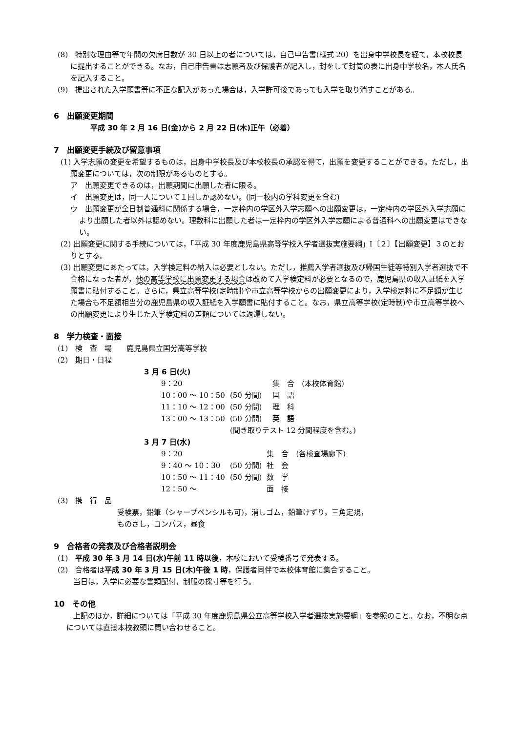(8)　特別な理由等で年間の欠席日数が 30 日以上の者については，自己申告書(様式 20）を出身中学校長を経て，本校校長に提出することができる。なお，自己申告書は志願者及び保護者が記入し，封をして封筒の表に出身中学校名，本人氏名を記入すること。
(9)　提出された入学願書等に不正な記入があった場合は，入学許可後であっても入学を取り消すことがある。
6　出願変更期間
平成 30 年 2 月 16 日(金)から 2 月 22 日(木)正午（必着）
7　出願変更手続及び留意事項
(1) 入学志願の変更を希望するものは，出身中学校長及び本校校長の承認を得て，出願を変更することができる。ただし，出願変更については，次の制限があるものとする。
ア　出願変更できるのは，出願期間に出願した者に限る。
イ　出願変更は，同一人について１回しか認めない。(同一校内の学科変更を含む)
ウ　出願変更が全日制普通科に関係する場合，一定枠内の学区外入学志願への出願変更は，一定枠内の学区外入学志願により出願した者以外は認めない。理数科に出願した者は一定枠内の学区外入学志願による普通科への出願変更はできない。
(2) 出願変更に関する手続については，「平成 30 年度鹿児島県高等学校入学者選抜実施要綱」Ⅰ〔２〕【出願変更】３のとおりとする。
(3) 出願変更にあたっては，入学検定料の納入は必要としない。ただし，推薦入学者選抜及び帰国生徒等特別入学者選抜で不合格になった者が，他の高等学校に出願変更する場合は改めて入学検定料が必要となるので，鹿児島県の収入証紙を入学願書に貼付すること。さらに，県立高等学校(定時制)や市立高等学校からの出願変更により，入学検定料に不足額が生じた場合も不足額相当分の鹿児島県の収入証紙を入学願書に貼付すること。なお，県立高等学校(定時制)や市立高等学校への出願変更により生じた入学検定料の差額については返還しない。
8　学力検査・面接
(1)　検　査　場　　鹿児島県立国分高等学校
(2)　期日・日程
3 月 6 日(火)
| 9：20 | | 集 合 (本校体育館) |
| 10：00 ～ 10：50 | (50 分間) | 国 語 |
| 11：10 ～ 12：00 | (50 分間) | 理 科 |
| 13：00 ～ 13：50 | (50 分間) | 英 語 |
| | (聞き取りテスト 12 分間程度を含む。) | |
3 月 7 日(水)
| 9：20 | | 集 合 (各検査場廊下) |
| 9：40 ～ 10：30 | (50 分間) | 社 会 |
| 10：50 ～ 11：40 | (50 分間) | 数 学 |
| 12：50 ～ | | 面 接 |
(3)　携　行　品
受検票，鉛筆（シャープペンシルも可)，消しゴム，鉛筆けずり，三角定規，
ものさし，コンパス，昼食
9　合格者の発表及び合格者説明会
(1)　平成 30 年 3 月 14 日(水)午前 11 時以後，本校において受検番号で発表する。
(2)　合格者は平成 30 年 3 月 15 日(木)午後 1 時，保護者同伴で本校体育館に集合すること。
当日は，入学に必要な書類配付，制服の採寸等を行う。
10　その他
上記のほか，詳細については「平成 30 年度鹿児島県公立高等学校入学者選抜実施要綱」を参照のこと。なお，不明な点については直接本校教頭に問い合わせること。